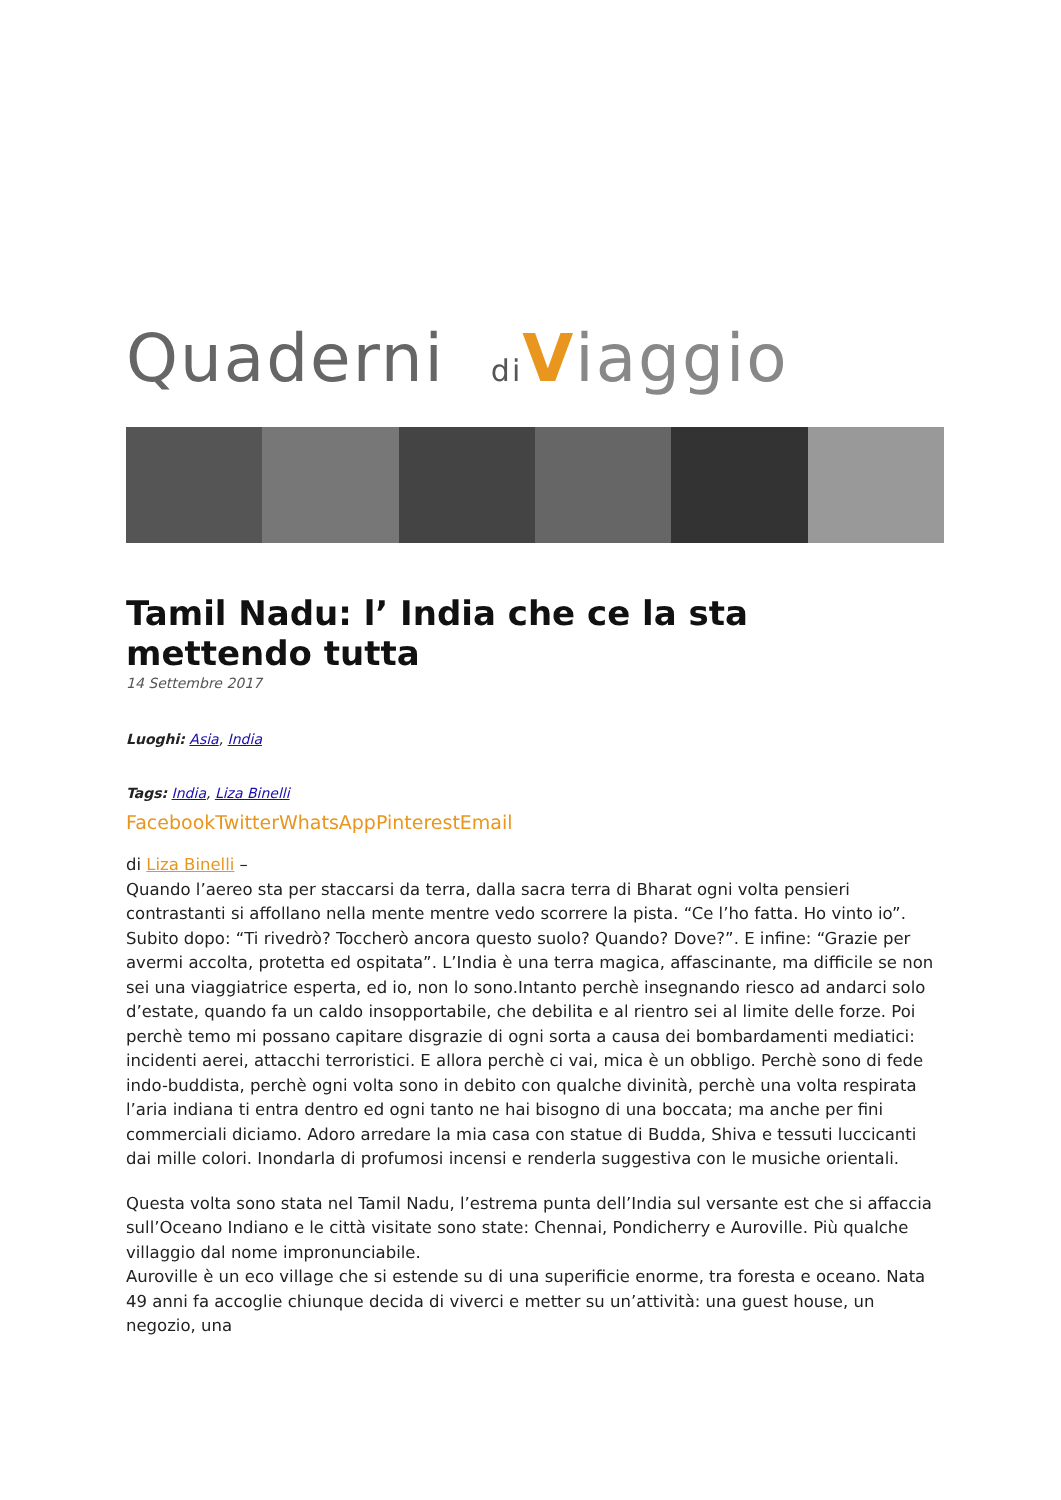Quaderni di Viaggio
Tamil Nadu: l’ India che ce la sta mettendo tutta
14 Settembre 2017
Luoghi: Asia, India
Tags: India, Liza Binelli
FacebookTwitterWhatsAppPinterestEmail
di Liza Binelli –
Quando l’aereo sta per staccarsi da terra, dalla sacra terra di Bharat ogni volta pensieri contrastanti si affollano nella mente mentre vedo scorrere la pista. “Ce l’ho fatta. Ho vinto io”. Subito dopo: “Ti rivedrò? Toccherò ancora questo suolo? Quando? Dove?”. E infine: “Grazie per avermi accolta, protetta ed ospitata”. L’India è una terra magica, affascinante, ma difficile se non sei una viaggiatrice esperta, ed io, non lo sono.Intanto perchè insegnando riesco ad andarci solo d’estate, quando fa un caldo insopportabile, che debilita e al rientro sei al limite delle forze. Poi perchè temo mi possano capitare disgrazie di ogni sorta a causa dei bombardamenti mediatici: incidenti aerei, attacchi terroristici. E allora perchè ci vai, mica è un obbligo. Perchè sono di fede indo-buddista, perchè ogni volta sono in debito con qualche divinità, perchè una volta respirata l’aria indiana ti entra dentro ed ogni tanto ne hai bisogno di una boccata; ma anche per fini commerciali diciamo. Adoro arredare la mia casa con statue di Budda, Shiva e tessuti luccicanti dai mille colori. Inondarla di profumosi incensi e renderla suggestiva con le musiche orientali.
Questa volta sono stata nel Tamil Nadu, l’estrema punta dell’India sul versante est che si affaccia sull’Oceano Indiano e le città visitate sono state: Chennai, Pondicherry e Auroville. Più qualche villaggio dal nome impronunciabile.
Auroville è un eco village che si estende su di una superificie enorme, tra foresta e oceano. Nata 49 anni fa accoglie chiunque decida di viverci e metter su un’attività: una guest house, un negozio, una